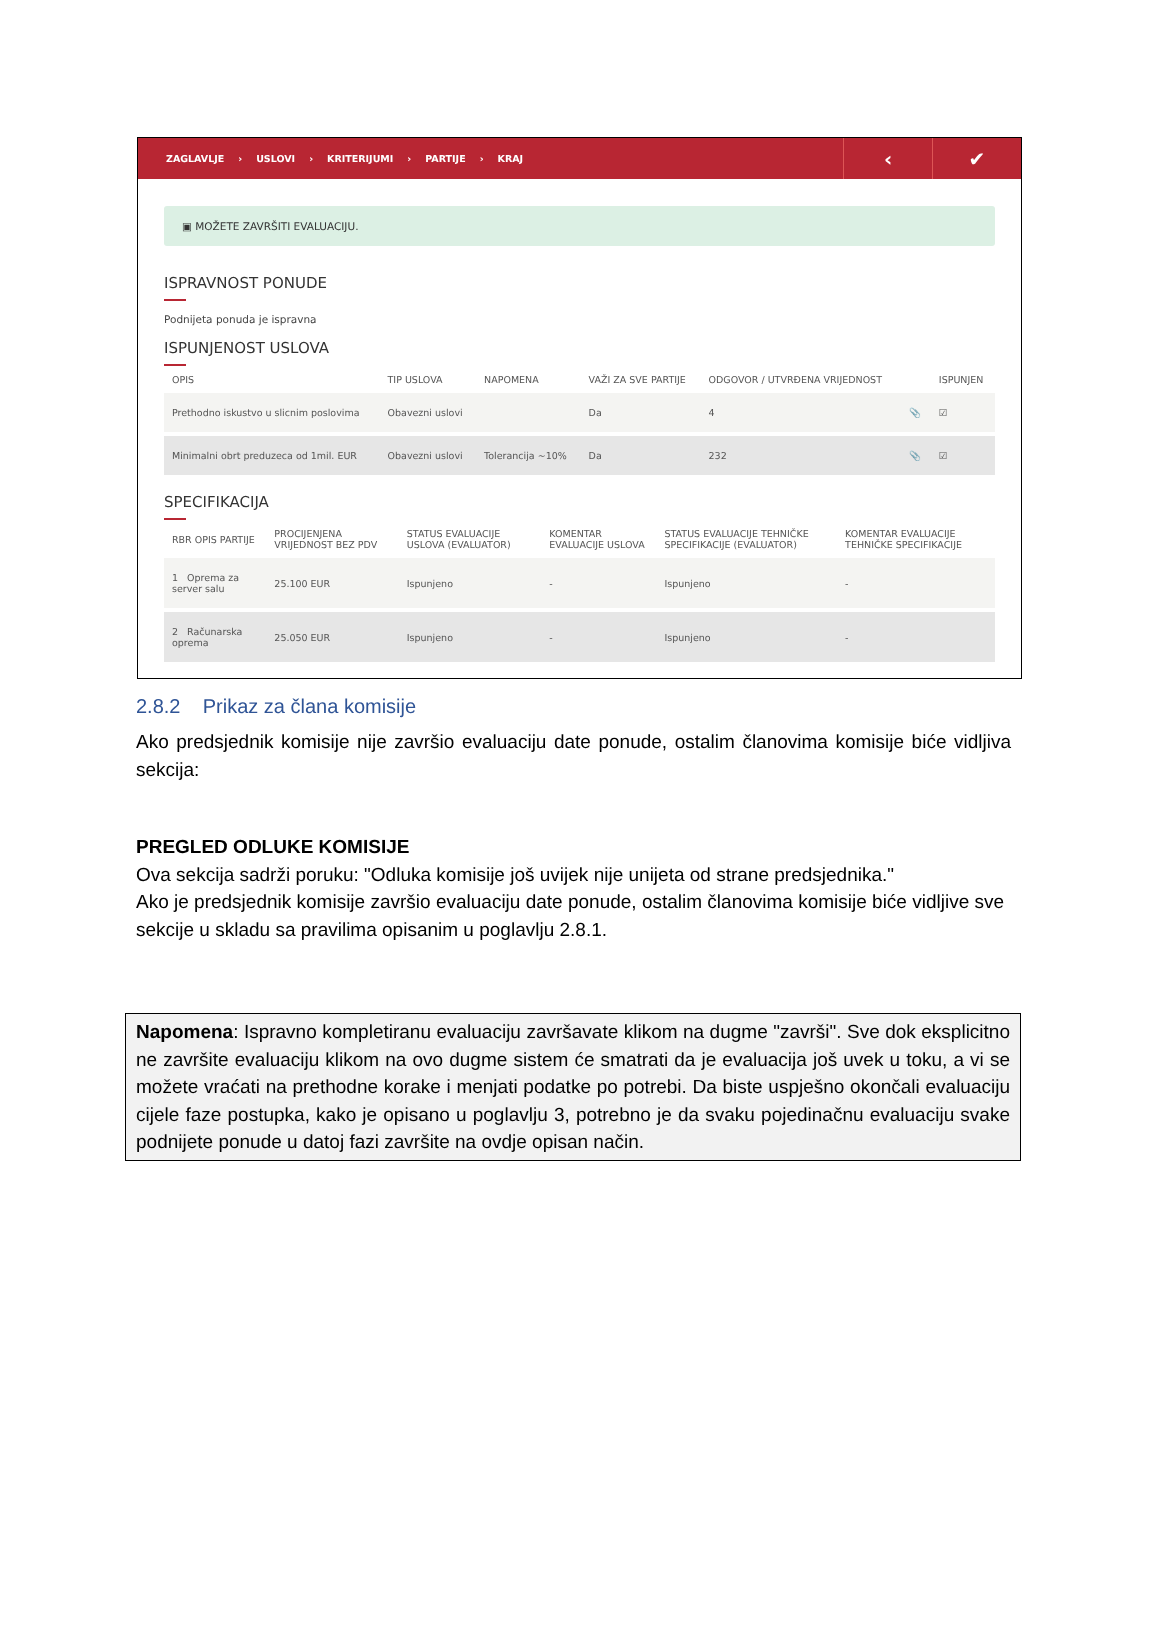ZAGLAVLJE › USLOVI › KRITERIJUMI › PARTIJE › KRAJ
‹ ✔
▣ MOŽETE ZAVRŠITI EVALUACIJU.
ISPRAVNOST PONUDE
Podnijeta ponuda je ispravna
ISPUNJENOST USLOVA
| OPIS | TIP USLOVA | NAPOMENA | VAŽI ZA SVE PARTIJE | ODGOVOR / UTVRĐENA VRIJEDNOST | | ISPUNJEN |
| --- | --- | --- | --- | --- | --- | --- |
| Prethodno iskustvo u slicnim poslovima | Obavezni uslovi | | Da | 4 | 📎 | ☑ |
| Minimalni obrt preduzeca od 1mil. EUR | Obavezni uslovi | Tolerancija ~10% | Da | 232 | 📎 | ☑ |
SPECIFIKACIJA
| RBR OPIS PARTIJE | PROCIJENJENA VRIJEDNOST BEZ PDV | STATUS EVALUACIJE USLOVA (EVALUATOR) | KOMENTAR EVALUACIJE USLOVA | STATUS EVALUACIJE TEHNIČKE SPECIFIKACIJE (EVALUATOR) | KOMENTAR EVALUACIJE TEHNIČKE SPECIFIKACIJE |
| --- | --- | --- | --- | --- | --- |
| 1 Oprema za server salu | 25.100 EUR | Ispunjeno | - | Ispunjeno | - |
| 2 Računarska oprema | 25.050 EUR | Ispunjeno | - | Ispunjeno | - |
2.8.2 Prikaz za člana komisije
Ako predsjednik komisije nije završio evaluaciju date ponude, ostalim članovima komisije biće vidljiva sekcija:
PREGLED ODLUKE KOMISIJE
Ova sekcija sadrži poruku: "Odluka komisije još uvijek nije unijeta od strane predsjednika."
Ako je predsjednik komisije završio evaluaciju date ponude, ostalim članovima komisije biće vidljive sve sekcije u skladu sa pravilima opisanim u poglavlju 2.8.1.
Napomena: Ispravno kompletiranu evaluaciju završavate klikom na dugme "završi". Sve dok eksplicitno ne završite evaluaciju klikom na ovo dugme sistem će smatrati da je evaluacija još uvek u toku, a vi se možete vraćati na prethodne korake i menjati podatke po potrebi. Da biste uspješno okončali evaluaciju cijele faze postupka, kako je opisano u poglavlju 3, potrebno je da svaku pojedinačnu evaluaciju svake podnijete ponude u datoj fazi završite na ovdje opisan način.